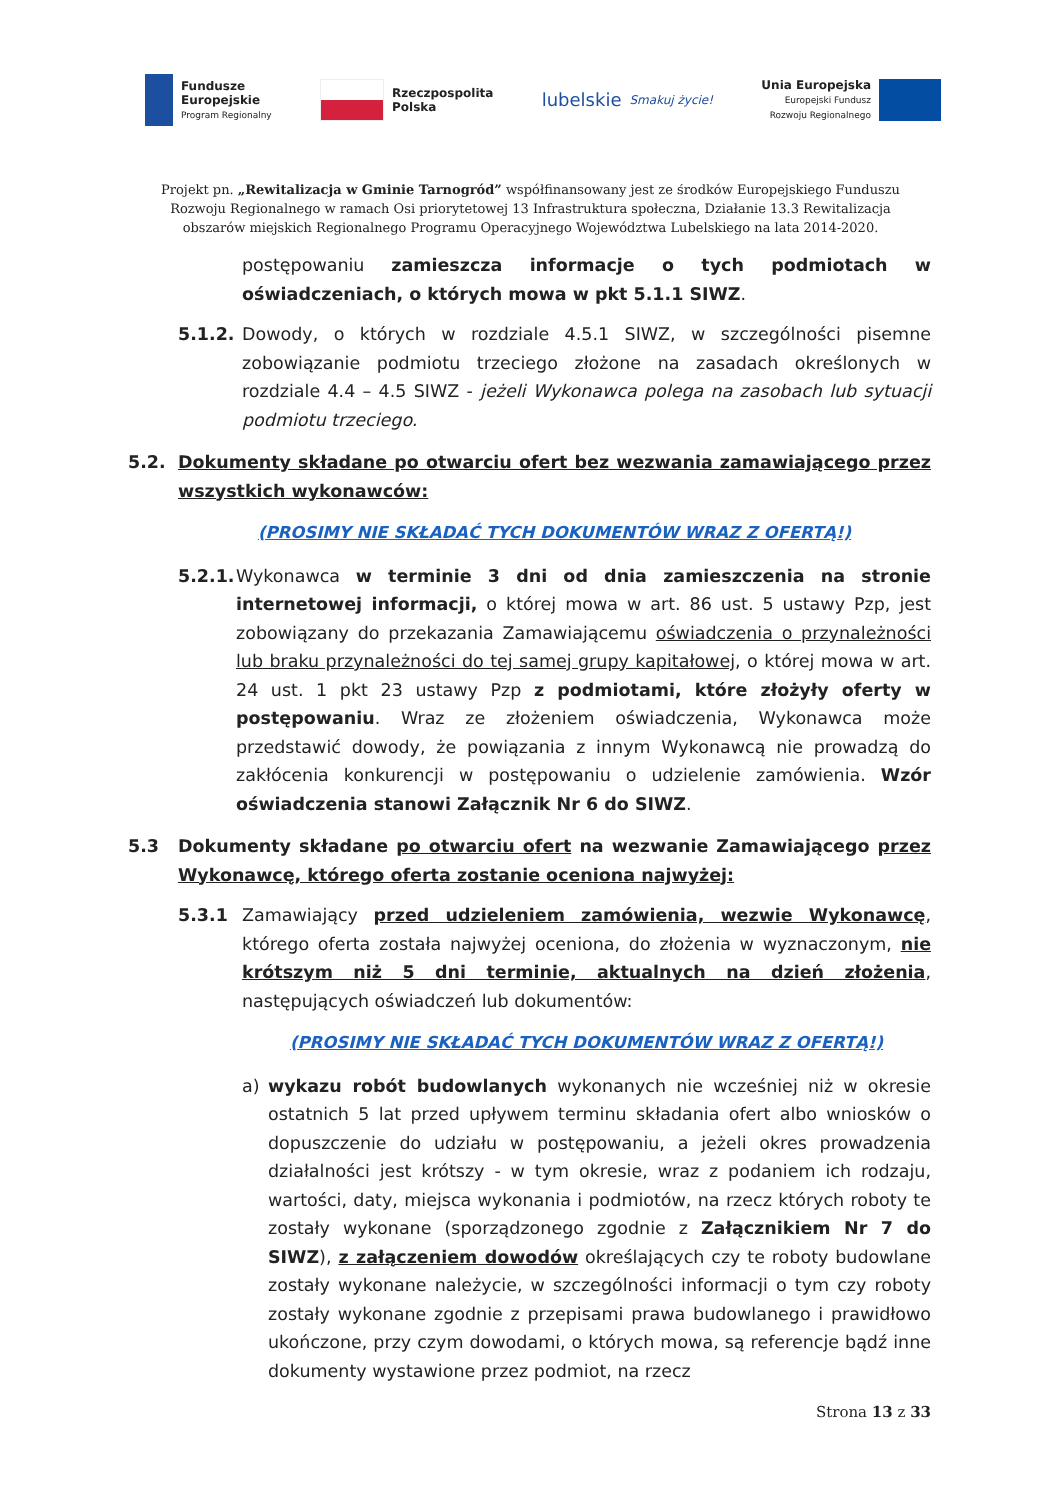Fundusze
Europejskie
Program Regionalny
Rzeczpospolita
Polska
lubelskie
Smakuj życie!
Unia Europejska
Europejski Fundusz
Rozwoju Regionalnego
Projekt pn. „Rewitalizacja w Gminie Tarnogród” współfinansowany jest ze środków Europejskiego Funduszu Rozwoju Regionalnego w ramach Osi priorytetowej 13 Infrastruktura społeczna, Działanie 13.3 Rewitalizacja obszarów miejskich Regionalnego Programu Operacyjnego Województwa Lubelskiego na lata 2014-2020.
postępowaniu zamieszcza informacje o tych podmiotach w oświadczeniach, o których mowa w pkt 5.1.1 SIWZ.
5.1.2. Dowody, o których w rozdziale 4.5.1 SIWZ, w szczególności pisemne zobowiązanie podmiotu trzeciego złożone na zasadach określonych w rozdziale 4.4 – 4.5 SIWZ - jeżeli Wykonawca polega na zasobach lub sytuacji podmiotu trzeciego.
5.2. Dokumenty składane po otwarciu ofert bez wezwania zamawiającego przez wszystkich wykonawców:
(PROSIMY NIE SKŁADAĆ TYCH DOKUMENTÓW WRAZ Z OFERTĄ!)
5.2.1. Wykonawca w terminie 3 dni od dnia zamieszczenia na stronie internetowej informacji, o której mowa w art. 86 ust. 5 ustawy Pzp, jest zobowiązany do przekazania Zamawiającemu oświadczenia o przynależności lub braku przynależności do tej samej grupy kapitałowej, o której mowa w art. 24 ust. 1 pkt 23 ustawy Pzp z podmiotami, które złożyły oferty w postępowaniu. Wraz ze złożeniem oświadczenia, Wykonawca może przedstawić dowody, że powiązania z innym Wykonawcą nie prowadzą do zakłócenia konkurencji w postępowaniu o udzielenie zamówienia. Wzór oświadczenia stanowi Załącznik Nr 6 do SIWZ.
5.3 Dokumenty składane po otwarciu ofert na wezwanie Zamawiającego przez Wykonawcę, którego oferta zostanie oceniona najwyżej:
5.3.1 Zamawiający przed udzieleniem zamówienia, wezwie Wykonawcę, którego oferta została najwyżej oceniona, do złożenia w wyznaczonym, nie krótszym niż 5 dni terminie, aktualnych na dzień złożenia, następujących oświadczeń lub dokumentów:
(PROSIMY NIE SKŁADAĆ TYCH DOKUMENTÓW WRAZ Z OFERTĄ!)
a) wykazu robót budowlanych wykonanych nie wcześniej niż w okresie ostatnich 5 lat przed upływem terminu składania ofert albo wniosków o dopuszczenie do udziału w postępowaniu, a jeżeli okres prowadzenia działalności jest krótszy - w tym okresie, wraz z podaniem ich rodzaju, wartości, daty, miejsca wykonania i podmiotów, na rzecz których roboty te zostały wykonane (sporządzonego zgodnie z Załącznikiem Nr 7 do SIWZ), z załączeniem dowodów określających czy te roboty budowlane zostały wykonane należycie, w szczególności informacji o tym czy roboty zostały wykonane zgodnie z przepisami prawa budowlanego i prawidłowo ukończone, przy czym dowodami, o których mowa, są referencje bądź inne dokumenty wystawione przez podmiot, na rzecz
Strona 13 z 33